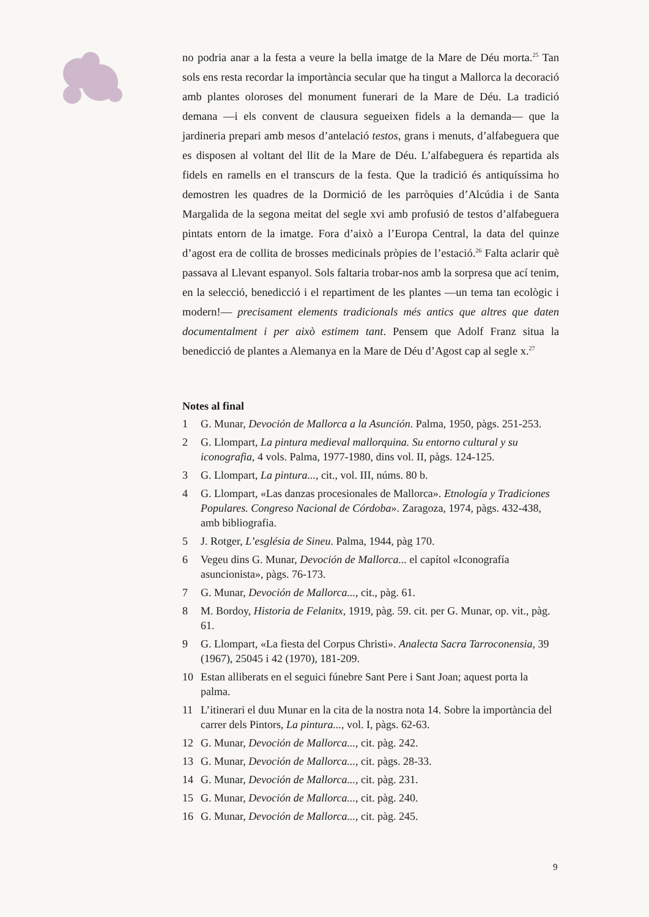no podria anar a la festa a veure la bella imatge de la Mare de Déu morta.<sup>25</sup> Tan sols ens resta recordar la importància secular que ha tingut a Mallorca la decoració amb plantes oloroses del monument funerari de la Mare de Déu. La tradició demana —i els convent de clausura segueixen fidels a la demanda— que la jardineria prepari amb mesos d’antelació testos, grans i menuts, d’alfabeguera que es disposen al voltant del llit de la Mare de Déu. L’alfabeguera és repartida als fidels en ramells en el transcurs de la festa. Que la tradició és antiquíssima ho demostren les quadres de la Dormició de les parròquies d’Alcúdia i de Santa Margalida de la segona meitat del segle xvi amb profusió de testos d’alfabeguera pintats entorn de la imatge. Fora d’això a l’Europa Central, la data del quinze d’agost era de collita de brosses medicinals pròpies de l’estació.<sup>26</sup> Falta aclarir què passava al Llevant espanyol. Sols faltaria trobar-nos amb la sorpresa que ací tenim, en la selecció, benedicció i el repartiment de les plantes —un tema tan ecològic i modern!— precisament elements tradicionals més antics que altres que daten documentalment i per això estimem tant. Pensem que Adolf Franz situa la benedicció de plantes a Alemanya en la Mare de Déu d’Agost cap al segle x.<sup>27</sup>
Notes al final
1 G. Munar, Devoción de Mallorca a la Asunción. Palma, 1950, pàgs. 251-253.
2 G. Llompart, La pintura medieval mallorquina. Su entorno cultural y su iconografia, 4 vols. Palma, 1977-1980, dins vol. II, pàgs. 124-125.
3 G. Llompart, La pintura..., cit., vol. III, núms. 80 b.
4 G. Llompart, «Las danzas procesionales de Mallorca». Etnología y Tradiciones Populares. Congreso Nacional de Córdoba». Zaragoza, 1974, pàgs. 432-438, amb bibliografia.
5 J. Rotger, L’església de Sineu. Palma, 1944, pàg 170.
6 Vegeu dins G. Munar, Devoción de Mallorca... el capítol «Iconografía asuncionista», pàgs. 76-173.
7 G. Munar, Devoción de Mallorca..., cit., pàg. 61.
8 M. Bordoy, Historia de Felanitx, 1919, pàg. 59. cit. per G. Munar, op. vit., pàg. 61.
9 G. Llompart, «La fiesta del Corpus Christi». Analecta Sacra Tarroconensia, 39 (1967), 25045 i 42 (1970), 181-209.
10 Estan alliberats en el seguici fúnebre Sant Pere i Sant Joan; aquest porta la palma.
11 L’itinerari el duu Munar en la cita de la nostra nota 14. Sobre la importància del carrer dels Pintors, La pintura..., vol. I, pàgs. 62-63.
12 G. Munar, Devoción de Mallorca..., cit. pàg. 242.
13 G. Munar, Devoción de Mallorca..., cit. pàgs. 28-33.
14 G. Munar, Devoción de Mallorca..., cit. pàg. 231.
15 G. Munar, Devoción de Mallorca..., cit. pàg. 240.
16 G. Munar, Devoción de Mallorca..., cit. pàg. 245.
9